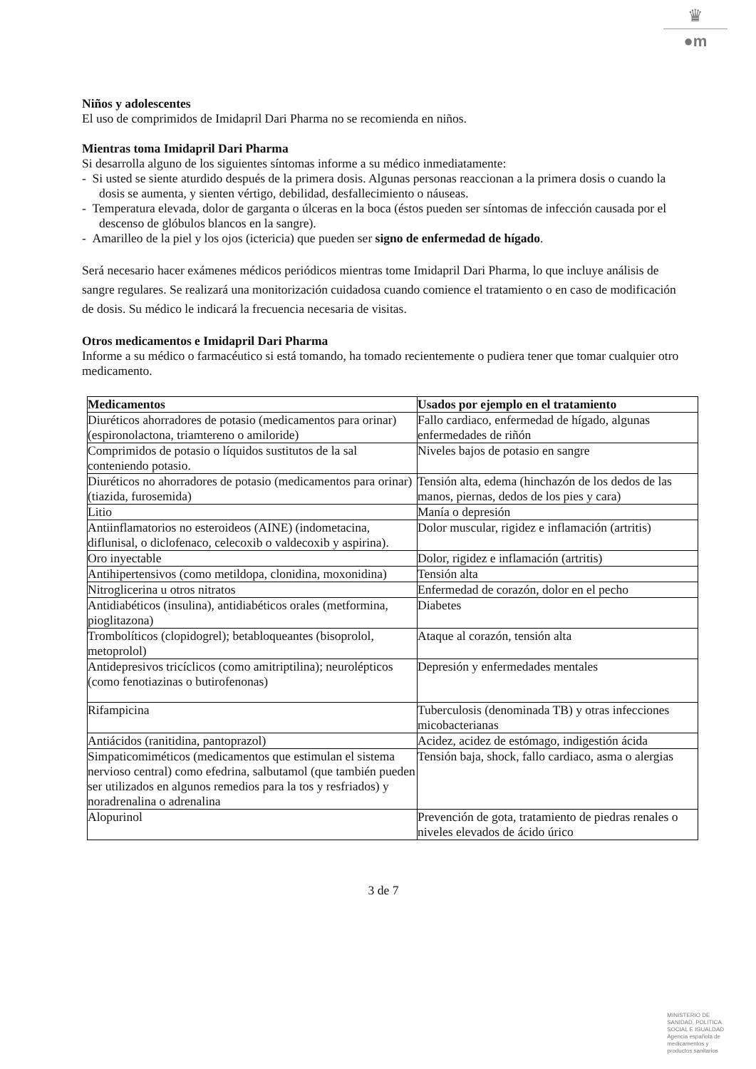♛
●m
Niños y adolescentes
El uso de comprimidos de Imidapril Dari Pharma no se recomienda en niños.
Mientras toma Imidapril Dari Pharma
Si desarrolla alguno de los siguientes síntomas informe a su médico inmediatamente:
- Si usted se siente aturdido después de la primera dosis. Algunas personas reaccionan a la primera dosis o cuando la dosis se aumenta, y sienten vértigo, debilidad, desfallecimiento o náuseas.
- Temperatura elevada, dolor de garganta o úlceras en la boca (éstos pueden ser síntomas de infección causada por el descenso de glóbulos blancos en la sangre).
- Amarilleo de la piel y los ojos (ictericia) que pueden ser signo de enfermedad de hígado.
Será necesario hacer exámenes médicos periódicos mientras tome Imidapril Dari Pharma, lo que incluye análisis de sangre regulares. Se realizará una monitorización cuidadosa cuando comience el tratamiento o en caso de modificación de dosis. Su médico le indicará la frecuencia necesaria de visitas.
Otros medicamentos e Imidapril Dari Pharma
Informe a su médico o farmacéutico si está tomando, ha tomado recientemente o pudiera tener que tomar cualquier otro medicamento.
| Medicamentos | Usados por ejemplo en el tratamiento |
| --- | --- |
| Diuréticos ahorradores de potasio (medicamentos para orinar) (espironolactona, triamtereno o amiloride) | Fallo cardiaco, enfermedad de hígado, algunas enfermedades de riñón |
| Comprimidos de potasio o líquidos sustitutos de la sal conteniendo potasio. | Niveles bajos de potasio en sangre |
| Diuréticos no ahorradores de potasio (medicamentos para orinar) (tiazida, furosemida) | Tensión alta, edema (hinchazón de los dedos de las manos, piernas, dedos de los pies y cara) |
| Litio | Manía o depresión |
| Antiinflamatorios no esteroideos (AINE) (indometacina, diflunisal, o diclofenaco, celecoxib o valdecoxib y aspirina). | Dolor muscular, rigidez e inflamación (artritis) |
| Oro inyectable | Dolor, rigidez e inflamación (artritis) |
| Antihipertensivos (como metildopa, clonidina, moxonidina) | Tensión alta |
| Nitroglicerina u otros nitratos | Enfermedad de corazón, dolor en el pecho |
| Antidiabéticos (insulina), antidiabéticos orales (metformina, pioglitazona) | Diabetes |
| Trombolíticos (clopidogrel); betabloqueantes (bisoprolol, metoprolol) | Ataque al corazón, tensión alta |
| Antidepresivos tricíclicos (como amitriptilina); neurolépticos (como fenotiazinas o butirofenonas) | Depresión y enfermedades mentales |
| Rifampicina | Tuberculosis (denominada TB) y otras infecciones micobacterianas |
| Antiácidos (ranitidina, pantoprazol) | Acidez, acidez de estómago, indigestión ácida |
| Simpaticomiméticos (medicamentos que estimulan el sistema nervioso central) como efedrina, salbutamol (que también pueden ser utilizados en algunos remedios para la tos y resfriados) y noradrenalina o adrenalina | Tensión baja, shock, fallo cardiaco, asma o alergias |
| Alopurinol | Prevención de gota, tratamiento de piedras renales o niveles elevados de ácido úrico |
3 de 7
MINISTERIO DE
SANIDAD, POLITICA
SOCIAL E IGUALDAD
Agencia española de
medicamentos y
productos sanitarios